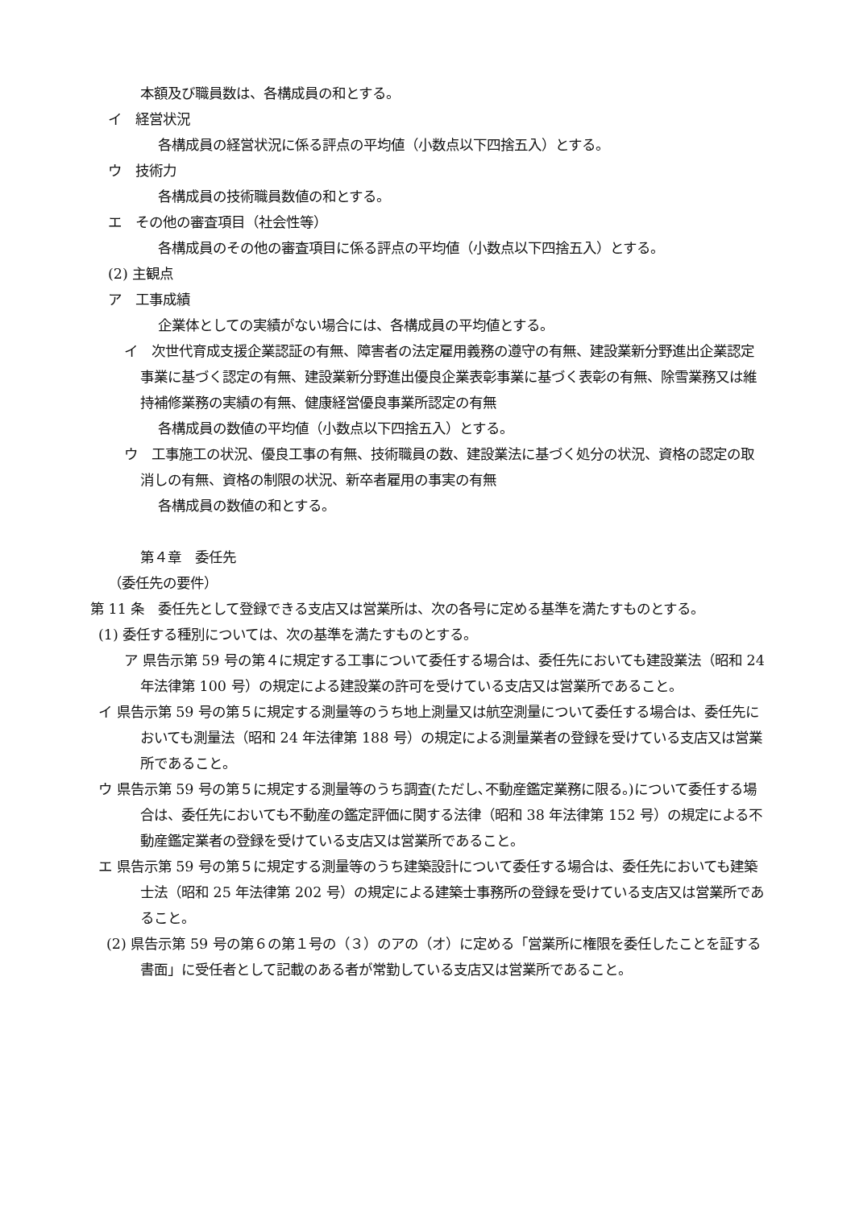本額及び職員数は、各構成員の和とする。
イ　経営状況
各構成員の経営状況に係る評点の平均値（小数点以下四捨五入）とする。
ウ　技術力
各構成員の技術職員数値の和とする。
エ　その他の審査項目（社会性等）
各構成員のその他の審査項目に係る評点の平均値（小数点以下四捨五入）とする。
(2) 主観点
ア　工事成績
企業体としての実績がない場合には、各構成員の平均値とする。
イ　次世代育成支援企業認証の有無、障害者の法定雇用義務の遵守の有無、建設業新分野進出企業認定事業に基づく認定の有無、建設業新分野進出優良企業表彰事業に基づく表彰の有無、除雪業務又は維持補修業務の実績の有無、健康経営優良事業所認定の有無
各構成員の数値の平均値（小数点以下四捨五入）とする。
ウ　工事施工の状況、優良工事の有無、技術職員の数、建設業法に基づく処分の状況、資格の認定の取消しの有無、資格の制限の状況、新卒者雇用の事実の有無
各構成員の数値の和とする。
第４章　委任先
（委任先の要件）
第 11 条　委任先として登録できる支店又は営業所は、次の各号に定める基準を満たすものとする。
(1) 委任する種別については、次の基準を満たすものとする。
ア 県告示第 59 号の第４に規定する工事について委任する場合は、委任先においても建設業法（昭和 24 年法律第 100 号）の規定による建設業の許可を受けている支店又は営業所であること。
イ 県告示第 59 号の第５に規定する測量等のうち地上測量又は航空測量について委任する場合は、委任先においても測量法（昭和 24 年法律第 188 号）の規定による測量業者の登録を受けている支店又は営業所であること。
ウ 県告示第 59 号の第５に規定する測量等のうち調査(ただし､不動産鑑定業務に限る。)について委任する場合は、委任先においても不動産の鑑定評価に関する法律（昭和 38 年法律第 152 号）の規定による不動産鑑定業者の登録を受けている支店又は営業所であること。
エ 県告示第 59 号の第５に規定する測量等のうち建築設計について委任する場合は、委任先においても建築士法（昭和 25 年法律第 202 号）の規定による建築士事務所の登録を受けている支店又は営業所であること。
(2) 県告示第 59 号の第６の第１号の（３）のアの（オ）に定める「営業所に権限を委任したことを証する書面」に受任者として記載のある者が常勤している支店又は営業所であること。